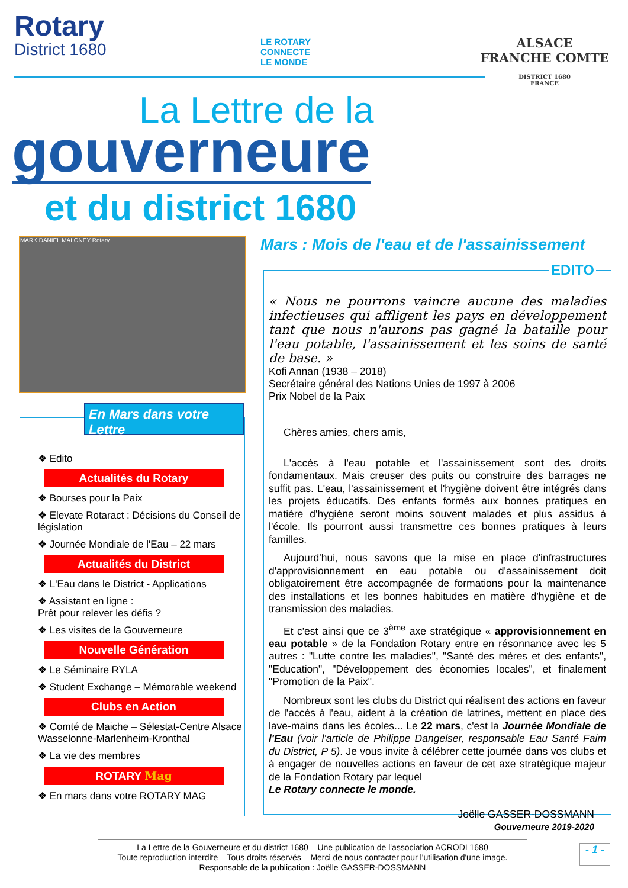Rotary
District 1680
LE ROTARY
CONNECTE
LE MONDE
ALSACE
FRANCHE COMTE
DISTRICT 1680
FRANCE
La Lettre de la
gouverneure
et du district 1680
MARK DANIEL MALONEY Rotary
Mars : Mois de l'eau et de l'assainissement
❖ Edito
Actualités du Rotary
❖ Bourses pour la Paix
❖ Elevate Rotaract : Décisions du Conseil de législation
❖ Journée Mondiale de l'Eau – 22 mars
Actualités du District
❖ L'Eau dans le District - Applications
❖ Assistant en ligne :
Prêt pour relever les défis ?
❖ Les visites de la Gouverneure
Nouvelle Génération
❖ Le Séminaire RYLA
❖ Student Exchange – Mémorable weekend
Clubs en Action
❖ Comté de Maiche – Sélestat-Centre Alsace Wasselonne-Marlenheim-Kronthal
❖ La vie des membres
ROTARY Mag
❖ En mars dans votre ROTARY MAG
En Mars dans votre Lettre
EDITO
« Nous ne pourrons vaincre aucune des maladies infectieuses qui affligent les pays en développement tant que nous n'aurons pas gagné la bataille pour l'eau potable, l'assainissement et les soins de santé de base. »
Kofi Annan (1938 – 2018)
Secrétaire général des Nations Unies de 1997 à 2006
Prix Nobel de la Paix
Chères amies, chers amis,
L'accès à l'eau potable et l'assainissement sont des droits fondamentaux. Mais creuser des puits ou construire des barrages ne suffit pas. L'eau, l'assainissement et l'hygiène doivent être intégrés dans les projets éducatifs. Des enfants formés aux bonnes pratiques en matière d'hygiène seront moins souvent malades et plus assidus à l'école. Ils pourront aussi transmettre ces bonnes pratiques à leurs familles.
Aujourd'hui, nous savons que la mise en place d'infrastructures d'approvisionnement en eau potable ou d'assainissement doit obligatoirement être accompagnée de formations pour la maintenance des installations et les bonnes habitudes en matière d'hygiène et de transmission des maladies.
Et c'est ainsi que ce 3<sup>ème</sup> axe stratégique « approvisionnement en eau potable » de la Fondation Rotary entre en résonnance avec les 5 autres : "Lutte contre les maladies", "Santé des mères et des enfants", "Education", "Développement des économies locales", et finalement "Promotion de la Paix".
Nombreux sont les clubs du District qui réalisent des actions en faveur de l'accès à l'eau, aident à la création de latrines, mettent en place des lave-mains dans les écoles... Le 22 mars, c'est la Journée Mondiale de l'Eau (voir l'article de Philippe Dangelser, responsable Eau Santé Faim du District, P 5). Je vous invite à célébrer cette journée dans vos clubs et à engager de nouvelles actions en faveur de cet axe stratégique majeur de la Fondation Rotary par lequel
Le Rotary connecte le monde.
Joëlle GASSER-DOSSMANN
Gouverneure 2019-2020
La Lettre de la Gouverneure et du district 1680 – Une publication de l'association ACRODI 1680
Toute reproduction interdite – Tous droits réservés – Merci de nous contacter pour l'utilisation d'une image.
Responsable de la publication : Joëlle GASSER-DOSSMANN
- 1 -